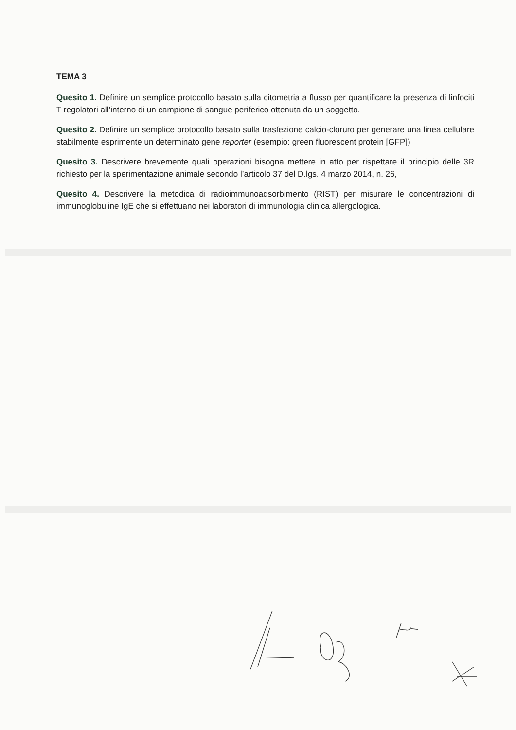TEMA 3
Quesito 1. Definire un semplice protocollo basato sulla citometria a flusso per quantificare la presenza di linfociti T regolatori all’interno di un campione di sangue periferico ottenuta da un soggetto.
Quesito 2. Definire un semplice protocollo basato sulla trasfezione calcio-cloruro per generare una linea cellulare stabilmente esprimente un determinato gene reporter (esempio: green fluorescent protein [GFP])
Quesito 3. Descrivere brevemente quali operazioni bisogna mettere in atto per rispettare il principio delle 3R richiesto per la sperimentazione animale secondo l’articolo 37 del D.lgs. 4 marzo 2014, n. 26,
Quesito 4. Descrivere la metodica di radioimmunoadsorbimento (RIST) per misurare le concentrazioni di immunoglobuline IgE che si effettuano nei laboratori di immunologia clinica allergologica.